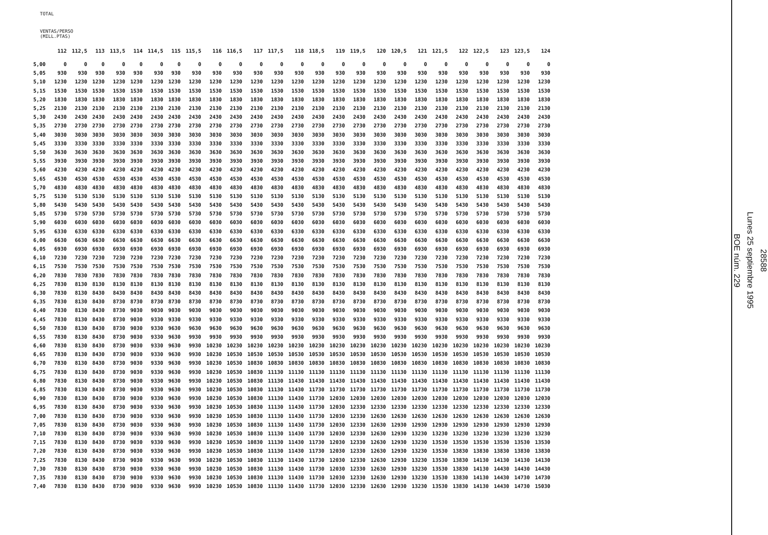28588
Lunes 25 septiembre 1995
BOE núm. 229
TOTAL
VENTAS/PERSO
(MILL.PTAS)
| | 112 | 112,5 | 113 | 113,5 | 114 | 114,5 | 115 | 115,5 | 116 | 116,5 | 117 | 117,5 | 118 | 118,5 | 119 | 119,5 | 120 | 120,5 | 121 | 121,5 | 122 | 122,5 | 123 | 123,5 | 124 |
| --- | --- | --- | --- | --- | --- | --- | --- | --- | --- | --- | --- | --- | --- | --- | --- | --- | --- | --- | --- | --- | --- | --- | --- | --- | --- |
| 5,00 | 0 | 0 | 0 | 0 | 0 | 0 | 0 | 0 | 0 | 0 | 0 | 0 | 0 | 0 | 0 | 0 | 0 | 0 | 0 | 0 | 0 | 0 | 0 | 0 | 0 |
| 5,05 | 930 | 930 | 930 | 930 | 930 | 930 | 930 | 930 | 930 | 930 | 930 | 930 | 930 | 930 | 930 | 930 | 930 | 930 | 930 | 930 | 930 | 930 | 930 | 930 | 930 |
| 5,10 | 1230 | 1230 | 1230 | 1230 | 1230 | 1230 | 1230 | 1230 | 1230 | 1230 | 1230 | 1230 | 1230 | 1230 | 1230 | 1230 | 1230 | 1230 | 1230 | 1230 | 1230 | 1230 | 1230 | 1230 | 1230 |
| 5,15 | 1530 | 1530 | 1530 | 1530 | 1530 | 1530 | 1530 | 1530 | 1530 | 1530 | 1530 | 1530 | 1530 | 1530 | 1530 | 1530 | 1530 | 1530 | 1530 | 1530 | 1530 | 1530 | 1530 | 1530 | 1530 |
| 5,20 | 1830 | 1830 | 1830 | 1830 | 1830 | 1830 | 1830 | 1830 | 1830 | 1830 | 1830 | 1830 | 1830 | 1830 | 1830 | 1830 | 1830 | 1830 | 1830 | 1830 | 1830 | 1830 | 1830 | 1830 | 1830 |
| 5,25 | 2130 | 2130 | 2130 | 2130 | 2130 | 2130 | 2130 | 2130 | 2130 | 2130 | 2130 | 2130 | 2130 | 2130 | 2130 | 2130 | 2130 | 2130 | 2130 | 2130 | 2130 | 2130 | 2130 | 2130 | 2130 |
| 5,30 | 2430 | 2430 | 2430 | 2430 | 2430 | 2430 | 2430 | 2430 | 2430 | 2430 | 2430 | 2430 | 2430 | 2430 | 2430 | 2430 | 2430 | 2430 | 2430 | 2430 | 2430 | 2430 | 2430 | 2430 | 2430 |
| 5,35 | 2730 | 2730 | 2730 | 2730 | 2730 | 2730 | 2730 | 2730 | 2730 | 2730 | 2730 | 2730 | 2730 | 2730 | 2730 | 2730 | 2730 | 2730 | 2730 | 2730 | 2730 | 2730 | 2730 | 2730 | 2730 |
| 5,40 | 3030 | 3030 | 3030 | 3030 | 3030 | 3030 | 3030 | 3030 | 3030 | 3030 | 3030 | 3030 | 3030 | 3030 | 3030 | 3030 | 3030 | 3030 | 3030 | 3030 | 3030 | 3030 | 3030 | 3030 | 3030 |
| 5,45 | 3330 | 3330 | 3330 | 3330 | 3330 | 3330 | 3330 | 3330 | 3330 | 3330 | 3330 | 3330 | 3330 | 3330 | 3330 | 3330 | 3330 | 3330 | 3330 | 3330 | 3330 | 3330 | 3330 | 3330 | 3330 |
| 5,50 | 3630 | 3630 | 3630 | 3630 | 3630 | 3630 | 3630 | 3630 | 3630 | 3630 | 3630 | 3630 | 3630 | 3630 | 3630 | 3630 | 3630 | 3630 | 3630 | 3630 | 3630 | 3630 | 3630 | 3630 | 3630 |
| 5,55 | 3930 | 3930 | 3930 | 3930 | 3930 | 3930 | 3930 | 3930 | 3930 | 3930 | 3930 | 3930 | 3930 | 3930 | 3930 | 3930 | 3930 | 3930 | 3930 | 3930 | 3930 | 3930 | 3930 | 3930 | 3930 |
| 5,60 | 4230 | 4230 | 4230 | 4230 | 4230 | 4230 | 4230 | 4230 | 4230 | 4230 | 4230 | 4230 | 4230 | 4230 | 4230 | 4230 | 4230 | 4230 | 4230 | 4230 | 4230 | 4230 | 4230 | 4230 | 4230 |
| 5,65 | 4530 | 4530 | 4530 | 4530 | 4530 | 4530 | 4530 | 4530 | 4530 | 4530 | 4530 | 4530 | 4530 | 4530 | 4530 | 4530 | 4530 | 4530 | 4530 | 4530 | 4530 | 4530 | 4530 | 4530 | 4530 |
| 5,70 | 4830 | 4830 | 4830 | 4830 | 4830 | 4830 | 4830 | 4830 | 4830 | 4830 | 4830 | 4830 | 4830 | 4830 | 4830 | 4830 | 4830 | 4830 | 4830 | 4830 | 4830 | 4830 | 4830 | 4830 | 4830 |
| 5,75 | 5130 | 5130 | 5130 | 5130 | 5130 | 5130 | 5130 | 5130 | 5130 | 5130 | 5130 | 5130 | 5130 | 5130 | 5130 | 5130 | 5130 | 5130 | 5130 | 5130 | 5130 | 5130 | 5130 | 5130 | 5130 |
| 5,80 | 5430 | 5430 | 5430 | 5430 | 5430 | 5430 | 5430 | 5430 | 5430 | 5430 | 5430 | 5430 | 5430 | 5430 | 5430 | 5430 | 5430 | 5430 | 5430 | 5430 | 5430 | 5430 | 5430 | 5430 | 5430 |
| 5,85 | 5730 | 5730 | 5730 | 5730 | 5730 | 5730 | 5730 | 5730 | 5730 | 5730 | 5730 | 5730 | 5730 | 5730 | 5730 | 5730 | 5730 | 5730 | 5730 | 5730 | 5730 | 5730 | 5730 | 5730 | 5730 |
| 5,90 | 6030 | 6030 | 6030 | 6030 | 6030 | 6030 | 6030 | 6030 | 6030 | 6030 | 6030 | 6030 | 6030 | 6030 | 6030 | 6030 | 6030 | 6030 | 6030 | 6030 | 6030 | 6030 | 6030 | 6030 | 6030 |
| 5,95 | 6330 | 6330 | 6330 | 6330 | 6330 | 6330 | 6330 | 6330 | 6330 | 6330 | 6330 | 6330 | 6330 | 6330 | 6330 | 6330 | 6330 | 6330 | 6330 | 6330 | 6330 | 6330 | 6330 | 6330 | 6330 |
| 6,00 | 6630 | 6630 | 6630 | 6630 | 6630 | 6630 | 6630 | 6630 | 6630 | 6630 | 6630 | 6630 | 6630 | 6630 | 6630 | 6630 | 6630 | 6630 | 6630 | 6630 | 6630 | 6630 | 6630 | 6630 | 6630 |
| 6,05 | 6930 | 6930 | 6930 | 6930 | 6930 | 6930 | 6930 | 6930 | 6930 | 6930 | 6930 | 6930 | 6930 | 6930 | 6930 | 6930 | 6930 | 6930 | 6930 | 6930 | 6930 | 6930 | 6930 | 6930 | 6930 |
| 6,10 | 7230 | 7230 | 7230 | 7230 | 7230 | 7230 | 7230 | 7230 | 7230 | 7230 | 7230 | 7230 | 7230 | 7230 | 7230 | 7230 | 7230 | 7230 | 7230 | 7230 | 7230 | 7230 | 7230 | 7230 | 7230 |
| 6,15 | 7530 | 7530 | 7530 | 7530 | 7530 | 7530 | 7530 | 7530 | 7530 | 7530 | 7530 | 7530 | 7530 | 7530 | 7530 | 7530 | 7530 | 7530 | 7530 | 7530 | 7530 | 7530 | 7530 | 7530 | 7530 |
| 6,20 | 7830 | 7830 | 7830 | 7830 | 7830 | 7830 | 7830 | 7830 | 7830 | 7830 | 7830 | 7830 | 7830 | 7830 | 7830 | 7830 | 7830 | 7830 | 7830 | 7830 | 7830 | 7830 | 7830 | 7830 | 7830 |
| 6,25 | 7830 | 8130 | 8130 | 8130 | 8130 | 8130 | 8130 | 8130 | 8130 | 8130 | 8130 | 8130 | 8130 | 8130 | 8130 | 8130 | 8130 | 8130 | 8130 | 8130 | 8130 | 8130 | 8130 | 8130 | 8130 |
| 6,30 | 7830 | 8130 | 8430 | 8430 | 8430 | 8430 | 8430 | 8430 | 8430 | 8430 | 8430 | 8430 | 8430 | 8430 | 8430 | 8430 | 8430 | 8430 | 8430 | 8430 | 8430 | 8430 | 8430 | 8430 | 8430 |
| 6,35 | 7830 | 8130 | 8430 | 8730 | 8730 | 8730 | 8730 | 8730 | 8730 | 8730 | 8730 | 8730 | 8730 | 8730 | 8730 | 8730 | 8730 | 8730 | 8730 | 8730 | 8730 | 8730 | 8730 | 8730 | 8730 |
| 6,40 | 7830 | 8130 | 8430 | 8730 | 9030 | 9030 | 9030 | 9030 | 9030 | 9030 | 9030 | 9030 | 9030 | 9030 | 9030 | 9030 | 9030 | 9030 | 9030 | 9030 | 9030 | 9030 | 9030 | 9030 | 9030 |
| 6,45 | 7830 | 8130 | 8430 | 8730 | 9030 | 9330 | 9330 | 9330 | 9330 | 9330 | 9330 | 9330 | 9330 | 9330 | 9330 | 9330 | 9330 | 9330 | 9330 | 9330 | 9330 | 9330 | 9330 | 9330 | 9330 |
| 6,50 | 7830 | 8130 | 8430 | 8730 | 9030 | 9330 | 9630 | 9630 | 9630 | 9630 | 9630 | 9630 | 9630 | 9630 | 9630 | 9630 | 9630 | 9630 | 9630 | 9630 | 9630 | 9630 | 9630 | 9630 | 9630 |
| 6,55 | 7830 | 8130 | 8430 | 8730 | 9030 | 9330 | 9630 | 9930 | 9930 | 9930 | 9930 | 9930 | 9930 | 9930 | 9930 | 9930 | 9930 | 9930 | 9930 | 9930 | 9930 | 9930 | 9930 | 9930 | 9930 |
| 6,60 | 7830 | 8130 | 8430 | 8730 | 9030 | 9330 | 9630 | 9930 | 10230 | 10230 | 10230 | 10230 | 10230 | 10230 | 10230 | 10230 | 10230 | 10230 | 10230 | 10230 | 10230 | 10230 | 10230 | 10230 | 10230 |
| 6,65 | 7830 | 8130 | 8430 | 8730 | 9030 | 9330 | 9630 | 9930 | 10230 | 10530 | 10530 | 10530 | 10530 | 10530 | 10530 | 10530 | 10530 | 10530 | 10530 | 10530 | 10530 | 10530 | 10530 | 10530 | 10530 |
| 6,70 | 7830 | 8130 | 8430 | 8730 | 9030 | 9330 | 9630 | 9930 | 10230 | 10530 | 10830 | 10830 | 10830 | 10830 | 10830 | 10830 | 10830 | 10830 | 10830 | 10830 | 10830 | 10830 | 10830 | 10830 | 10830 |
| 6,75 | 7830 | 8130 | 8430 | 8730 | 9030 | 9330 | 9630 | 9930 | 10230 | 10530 | 10830 | 11130 | 11130 | 11130 | 11130 | 11130 | 11130 | 11130 | 11130 | 11130 | 11130 | 11130 | 11130 | 11130 | 11130 |
| 6,80 | 7830 | 8130 | 8430 | 8730 | 9030 | 9330 | 9630 | 9930 | 10230 | 10530 | 10830 | 11130 | 11430 | 11430 | 11430 | 11430 | 11430 | 11430 | 11430 | 11430 | 11430 | 11430 | 11430 | 11430 | 11430 |
| 6,85 | 7830 | 8130 | 8430 | 8730 | 9030 | 9330 | 9630 | 9930 | 10230 | 10530 | 10830 | 11130 | 11430 | 11730 | 11730 | 11730 | 11730 | 11730 | 11730 | 11730 | 11730 | 11730 | 11730 | 11730 | 11730 |
| 6,90 | 7830 | 8130 | 8430 | 8730 | 9030 | 9330 | 9630 | 9930 | 10230 | 10530 | 10830 | 11130 | 11430 | 11730 | 12030 | 12030 | 12030 | 12030 | 12030 | 12030 | 12030 | 12030 | 12030 | 12030 | 12030 |
| 6,95 | 7830 | 8130 | 8430 | 8730 | 9030 | 9330 | 9630 | 9930 | 10230 | 10530 | 10830 | 11130 | 11430 | 11730 | 12030 | 12330 | 12330 | 12330 | 12330 | 12330 | 12330 | 12330 | 12330 | 12330 | 12330 |
| 7,00 | 7830 | 8130 | 8430 | 8730 | 9030 | 9330 | 9630 | 9930 | 10230 | 10530 | 10830 | 11130 | 11430 | 11730 | 12030 | 12330 | 12630 | 12630 | 12630 | 12630 | 12630 | 12630 | 12630 | 12630 | 12630 |
| 7,05 | 7830 | 8130 | 8430 | 8730 | 9030 | 9330 | 9630 | 9930 | 10230 | 10530 | 10830 | 11130 | 11430 | 11730 | 12030 | 12330 | 12630 | 12930 | 12930 | 12930 | 12930 | 12930 | 12930 | 12930 | 12930 |
| 7,10 | 7830 | 8130 | 8430 | 8730 | 9030 | 9330 | 9630 | 9930 | 10230 | 10530 | 10830 | 11130 | 11430 | 11730 | 12030 | 12330 | 12630 | 12930 | 13230 | 13230 | 13230 | 13230 | 13230 | 13230 | 13230 |
| 7,15 | 7830 | 8130 | 8430 | 8730 | 9030 | 9330 | 9630 | 9930 | 10230 | 10530 | 10830 | 11130 | 11430 | 11730 | 12030 | 12330 | 12630 | 12930 | 13230 | 13530 | 13530 | 13530 | 13530 | 13530 | 13530 |
| 7,20 | 7830 | 8130 | 8430 | 8730 | 9030 | 9330 | 9630 | 9930 | 10230 | 10530 | 10830 | 11130 | 11430 | 11730 | 12030 | 12330 | 12630 | 12930 | 13230 | 13530 | 13830 | 13830 | 13830 | 13830 | 13830 |
| 7,25 | 7830 | 8130 | 8430 | 8730 | 9030 | 9330 | 9630 | 9930 | 10230 | 10530 | 10830 | 11130 | 11430 | 11730 | 12030 | 12330 | 12630 | 12930 | 13230 | 13530 | 13830 | 14130 | 14130 | 14130 | 14130 |
| 7,30 | 7830 | 8130 | 8430 | 8730 | 9030 | 9330 | 9630 | 9930 | 10230 | 10530 | 10830 | 11130 | 11430 | 11730 | 12030 | 12330 | 12630 | 12930 | 13230 | 13530 | 13830 | 14130 | 14430 | 14430 | 14430 |
| 7,35 | 7830 | 8130 | 8430 | 8730 | 9030 | 9330 | 9630 | 9930 | 10230 | 10530 | 10830 | 11130 | 11430 | 11730 | 12030 | 12330 | 12630 | 12930 | 13230 | 13530 | 13830 | 14130 | 14430 | 14730 | 14730 |
| 7,40 | 7830 | 8130 | 8430 | 8730 | 9030 | 9330 | 9630 | 9930 | 10230 | 10530 | 10830 | 11130 | 11430 | 11730 | 12030 | 12330 | 12630 | 12930 | 13230 | 13530 | 13830 | 14130 | 14430 | 14730 | 15030 |